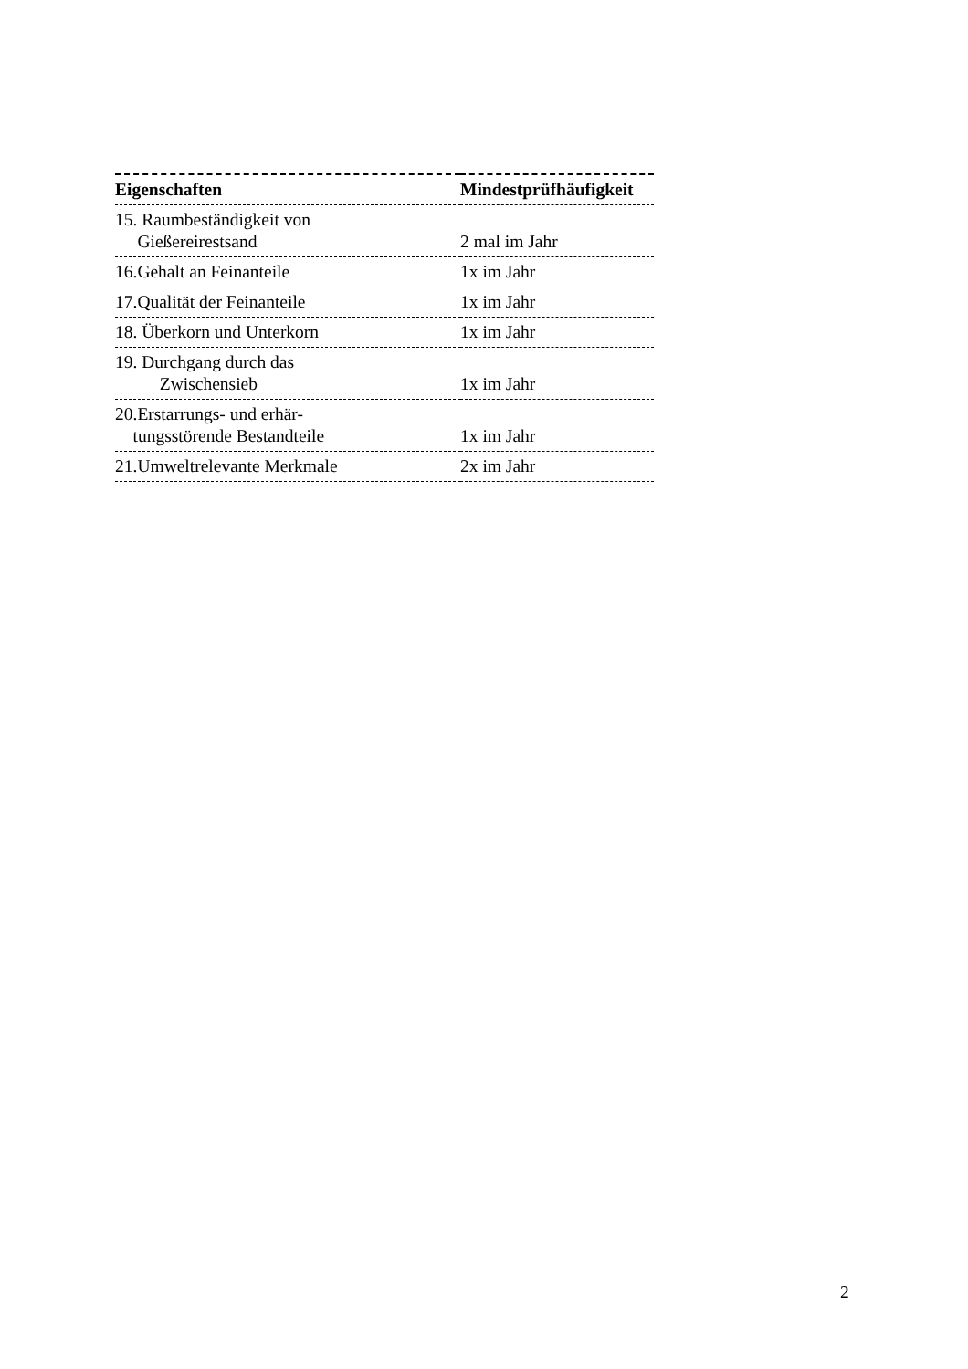| Eigenschaften | Mindestprüfhäufigkeit |
| --- | --- |
| 15. Raumbeständigkeit von Gießereirestsand | 2 mal im Jahr |
| 16.Gehalt an Feinanteile | 1x im Jahr |
| 17.Qualität der Feinanteile | 1x im Jahr |
| 18. Überkorn und Unterkorn | 1x im Jahr |
| 19. Durchgang durch das Zwischensieb | 1x im Jahr |
| 20.Erstarrungs- und erhär- tungsstörende Bestandteile | 1x im Jahr |
| 21.Umweltrelevante Merkmale | 2x im Jahr |
2